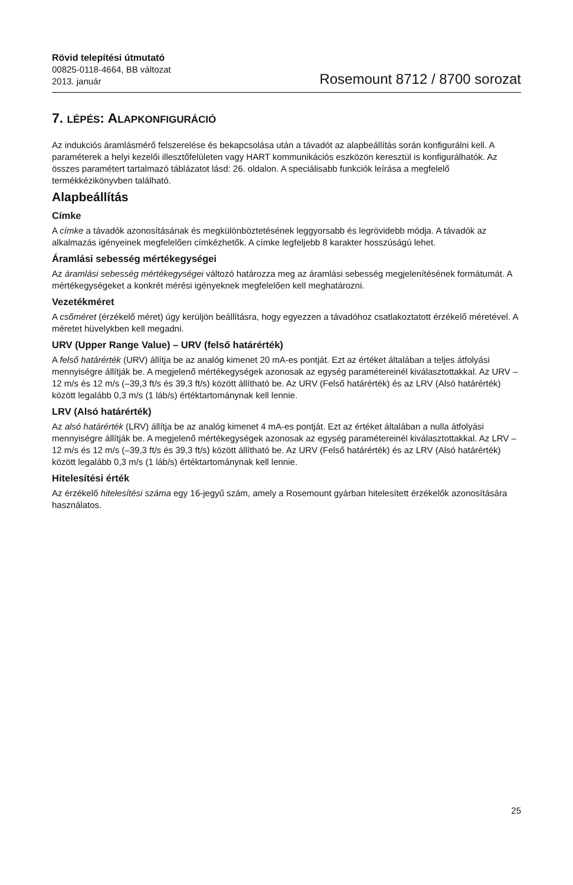Rövid telepítési útmutató
00825-0118-4664, BB változat
2013. január
Rosemount 8712 / 8700 sorozat
7. LÉPÉS: ALAPKONFIGURÁCIÓ
Az indukciós áramlásmérő felszerelése és bekapcsolása után a távadót az alapbeállítás során konfigurálni kell. A paraméterek a helyi kezelői illesztőfelületen vagy HART kommunikációs eszközön keresztül is konfigurálhatók. Az összes paramétert tartalmazó táblázatot lásd: 26. oldalon. A speciálisabb funkciók leírása a megfelelő termékkézikönyvben található.
Alapbeállítás
Címke
A címke a távadók azonosításának és megkülönböztetésének leggyorsabb és legrövidebb módja. A távadók az alkalmazás igényeinek megfelelően címkézhetők. A címke legfeljebb 8 karakter hosszúságú lehet.
Áramlási sebesség mértékegységei
Az áramlási sebesség mértékegységei változó határozza meg az áramlási sebesség megjelenítésének formátumát. A mértékegységeket a konkrét mérési igényeknek megfelelően kell meghatározni.
Vezetékméret
A csőméret (érzékelő méret) úgy kerüljön beállításra, hogy egyezzen a távadóhoz csatlakoztatott érzékelő méretével. A méretet hüvelykben kell megadni.
URV (Upper Range Value) – URV (felső határérték)
A felső határérték (URV) állítja be az analóg kimenet 20 mA-es pontját. Ezt az értéket általában a teljes átfolyási mennyiségre állítják be. A megjelenő mértékegységek azonosak az egység paramétereinél kiválasztottakkal. Az URV –12 m/s és 12 m/s (–39,3 ft/s és 39,3 ft/s) között állítható be. Az URV (Felső határérték) és az LRV (Alsó határérték) között legalább 0,3 m/s (1 láb/s) értéktartománynak kell lennie.
LRV (Alsó határérték)
Az alsó határérték (LRV) állítja be az analóg kimenet 4 mA-es pontját. Ezt az értéket általában a nulla átfolyási mennyiségre állítják be. A megjelenő mértékegységek azonosak az egység paramétereinél kiválasztottakkal. Az LRV –12 m/s és 12 m/s (–39,3 ft/s és 39,3 ft/s) között állítható be. Az URV (Felső határérték) és az LRV (Alsó határérték) között legalább 0,3 m/s (1 láb/s) értéktartománynak kell lennie.
Hitelesítési érték
Az érzékelő hitelesítési száma egy 16-jegyű szám, amely a Rosemount gyárban hitelesített érzékelők azonosítására használatos.
25